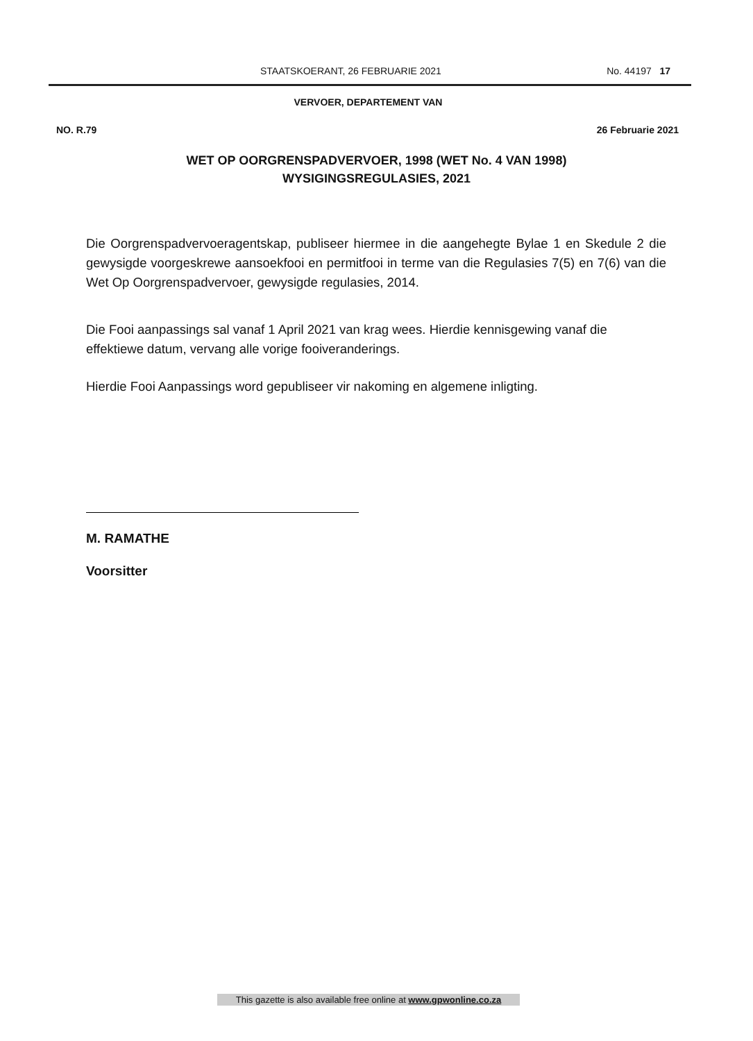STAATSKOERANT, 26 FEBRUARIE 2021 No. 44197 17
VERVOER, DEPARTEMENT VAN
NO. R.79 26 Februarie 2021
WET OP OORGRENSPADVERVOER, 1998 (WET No. 4 VAN 1998)
WYSIGINGSREGULASIES, 2021
Die Oorgrenspadvervoeragentskap, publiseer hiermee in die aangehegte Bylae 1 en Skedule 2 die gewysigde voorgeskrewe aansoekfooi en permitfooi in terme van die Regulasies 7(5) en 7(6) van die Wet Op Oorgrenspadvervoer, gewysigde regulasies, 2014.
Die Fooi aanpassings sal vanaf 1 April 2021 van krag wees. Hierdie kennisgewing vanaf die effektiewe datum, vervang alle vorige fooiveranderings.
Hierdie Fooi Aanpassings word gepubliseer vir nakoming en algemene inligting.
M. RAMATHE
Voorsitter
This gazette is also available free online at www.gpwonline.co.za